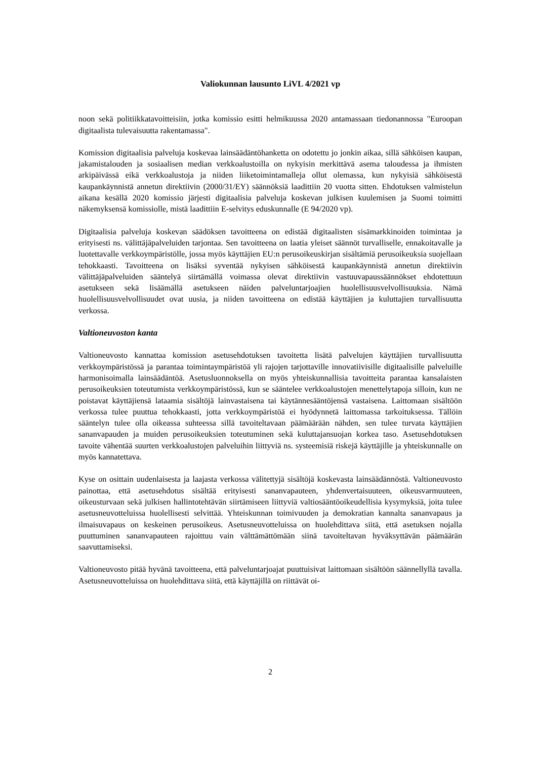Valiokunnan lausunto LiVL 4/2021 vp
noon sekä politiikkatavoitteisiin, jotka komissio esitti helmikuussa 2020 antamassaan tiedonannossa "Euroopan digitaalista tulevaisuutta rakentamassa".
Komission digitaalisia palveluja koskevaa lainsäädäntöhanketta on odotettu jo jonkin aikaa, sillä sähköisen kaupan, jakamistalouden ja sosiaalisen median verkkoalustoilla on nykyisin merkittävä asema taloudessa ja ihmisten arkipäivässä eikä verkkoalustoja ja niiden liiketoimintamalleja ollut olemassa, kun nykyisiä sähköisestä kaupankäynnistä annetun direktiivin (2000/31/EY) säännöksiä laadittiin 20 vuotta sitten. Ehdotuksen valmistelun aikana kesällä 2020 komissio järjesti digitaalisia palveluja koskevan julkisen kuulemisen ja Suomi toimitti näkemyksensä komissiolle, mistä laadittiin E-selvitys eduskunnalle (E 94/2020 vp).
Digitaalisia palveluja koskevan säädöksen tavoitteena on edistää digitaalisten sisämarkkinoiden toimintaa ja erityisesti ns. välittäjäpalveluiden tarjontaa. Sen tavoitteena on laatia yleiset säännöt turvalliselle, ennakoitavalle ja luotettavalle verkkoympäristölle, jossa myös käyttäjien EU:n perusoikeuskirjan sisältämiä perusoikeuksia suojellaan tehokkaasti. Tavoitteena on lisäksi syventää nykyisen sähköisestä kaupankäynnistä annetun direktiivin välittäjäpalveluiden sääntelyä siirtämällä voimassa olevat direktiivin vastuuvapaussäännökset ehdotettuun asetukseen sekä lisäämällä asetukseen näiden palveluntarjoajien huolellisuusvelvollisuuksia. Nämä huolellisuusvelvollisuudet ovat uusia, ja niiden tavoitteena on edistää käyttäjien ja kuluttajien turvallisuutta verkossa.
Valtioneuvoston kanta
Valtioneuvosto kannattaa komission asetusehdotuksen tavoitetta lisätä palvelujen käyttäjien turvallisuutta verkkoympäristössä ja parantaa toimintaympäristöä yli rajojen tarjottaville innovatiivisille digitaalisille palveluille harmonisoimalla lainsäädäntöä. Asetusluonnoksella on myös yhteiskunnallisia tavoitteita parantaa kansalaisten perusoikeuksien toteutumista verkkoympäristössä, kun se sääntelee verkkoalustojen menettelytapoja silloin, kun ne poistavat käyttäjiensä lataamia sisältöjä lainvastaisena tai käytännesääntöjensä vastaisena. Laittomaan sisältöön verkossa tulee puuttua tehokkaasti, jotta verkkoympäristöä ei hyödynnetä laittomassa tarkoituksessa. Tällöin sääntelyn tulee olla oikeassa suhteessa sillä tavoiteltavaan päämäärään nähden, sen tulee turvata käyttäjien sananvapauden ja muiden perusoikeuksien toteutuminen sekä kuluttajansuojan korkea taso. Asetusehdotuksen tavoite vähentää suurten verkkoalustojen palveluihin liittyviä ns. systeemisiä riskejä käyttäjille ja yhteiskunnalle on myös kannatettava.
Kyse on osittain uudenlaisesta ja laajasta verkossa välitettyjä sisältöjä koskevasta lainsäädännöstä. Valtioneuvosto painottaa, että asetusehdotus sisältää erityisesti sananvapauteen, yhdenvertaisuuteen, oikeusvarmuuteen, oikeusturvaan sekä julkisen hallintotehtävän siirtämiseen liittyviä valtiosääntöoikeudellisia kysymyksiä, joita tulee asetusneuvotteluissa huolellisesti selvittää. Yhteiskunnan toimivuuden ja demokratian kannalta sananvapaus ja ilmaisuvapaus on keskeinen perusoikeus. Asetusneuvotteluissa on huolehdittava siitä, että asetuksen nojalla puuttuminen sananvapauteen rajoittuu vain välttämättömään siinä tavoiteltavan hyväksyttävän päämäärän saavuttamiseksi.
Valtioneuvosto pitää hyvänä tavoitteena, että palveluntarjoajat puuttuisivat laittomaan sisältöön säännellyllä tavalla. Asetusneuvotteluissa on huolehdittava siitä, että käyttäjillä on riittävät oi-
2